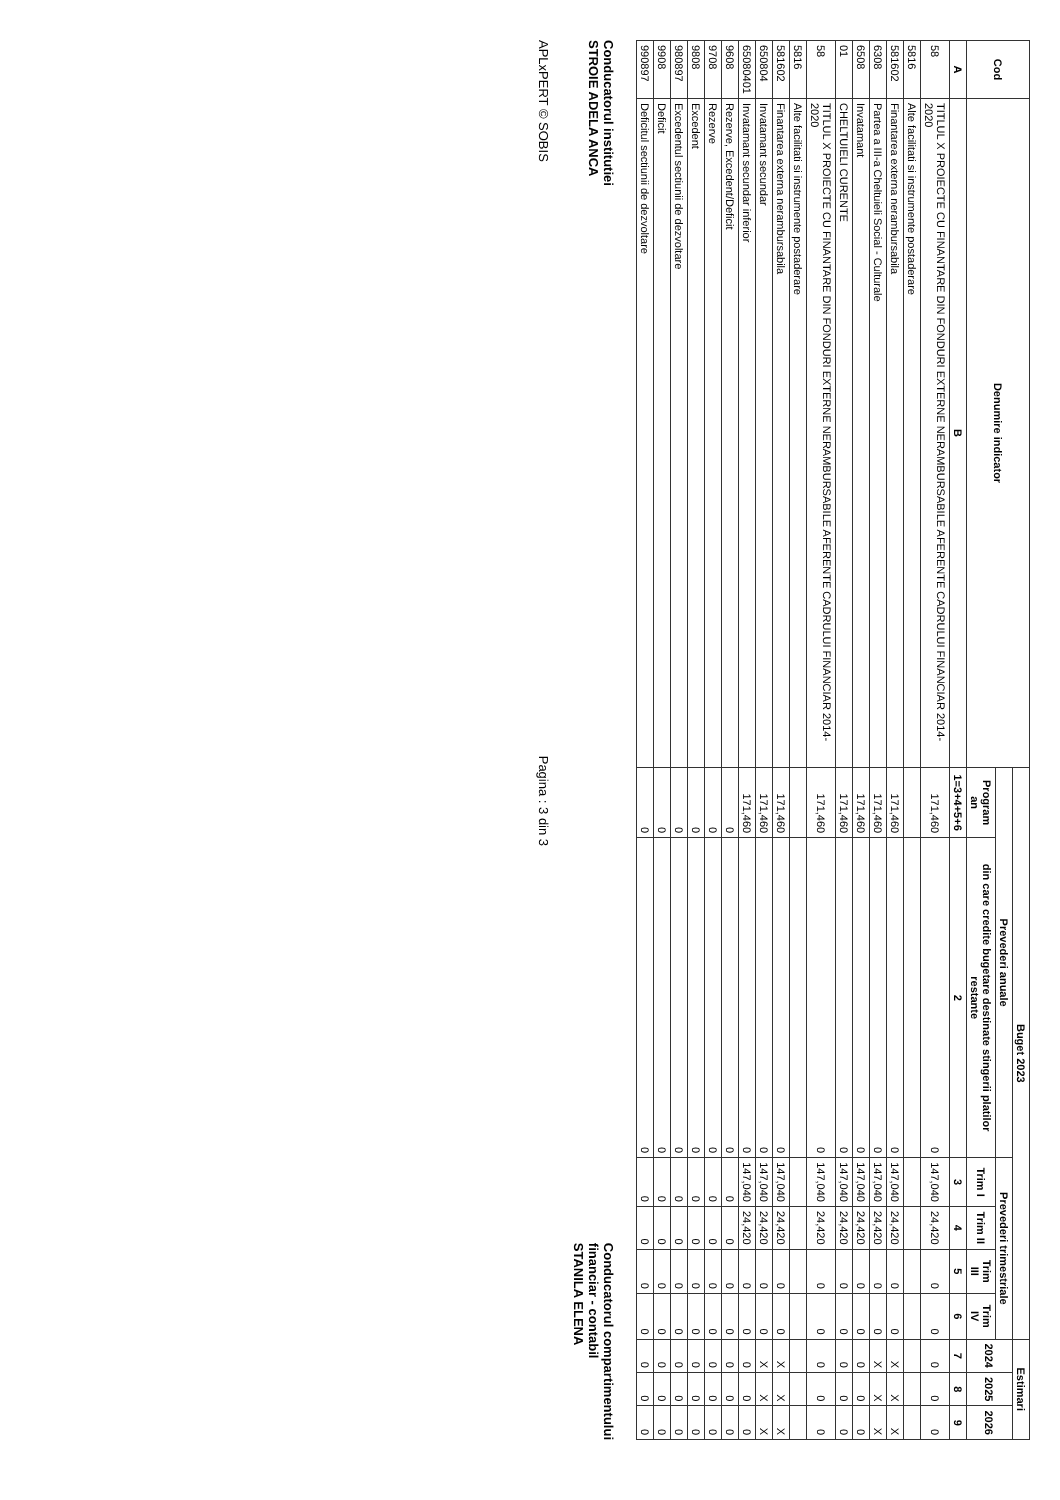| Cod | Denumire indicator | Buget 2023 | | | | | | Estimari | | |
| --- | --- | --- | --- | --- | --- | --- | --- | --- | --- | --- |
| | | Prevederi anuale | | Prevederi trimestriale | | | | 2024 | 2025 | 2026 |
| | | Program an | din care credite bugetare destinate stingerii platilor restante | Trim I | Trim II | Trim III | Trim IV | | | |
| A | B | 1=3+4+5+6 | 2 | 3 | 4 | 5 | 6 | 7 | 8 | 9 |
| 58 | TITLUL X PROIECTE CU FINANTARE DIN FONDURI EXTERNE NERAMBURSABILE AFERENTE CADRULUI FINANCIAR 2014- 2020 | 171,460 | 0 | 147,040 | 24,420 | 0 | 0 | 0 | 0 | 0 |
| 5816 | Alte facilitati si instrumente postaderare | | | | | | | | | |
| 581602 | Finantarea externa nerambursabila | 171,460 | 0 | 147,040 | 24,420 | 0 | 0 | X | X | X |
| 6308 | Partea a III-a Cheltuieli Social - Culturale | 171,460 | 0 | 147,040 | 24,420 | 0 | 0 | X | X | X |
| 6508 | Invatamant | 171,460 | 0 | 147,040 | 24,420 | 0 | 0 | 0 | 0 | 0 |
| 01 | CHELTUIELI CURENTE | 171,460 | 0 | 147,040 | 24,420 | 0 | 0 | 0 | 0 | 0 |
| 58 | TITLUL X PROIECTE CU FINANTARE DIN FONDURI EXTERNE NERAMBURSABILE AFERENTE CADRULUI FINANCIAR 2014- 2020 | 171,460 | 0 | 147,040 | 24,420 | 0 | 0 | 0 | 0 | 0 |
| 5816 | Alte facilitati si instrumente postaderare | | | | | | | | | |
| 581602 | Finantarea externa nerambursabila | 171,460 | 0 | 147,040 | 24,420 | 0 | 0 | X | X | X |
| 650804 | Invatamant secundar | 171,460 | 0 | 147,040 | 24,420 | 0 | 0 | X | X | X |
| 65080401 | Invatamant secundar inferior | 171,460 | 0 | 147,040 | 24,420 | 0 | 0 | 0 | 0 | 0 |
| 9608 | Rezerve, Excedent/Deficit | 0 | 0 | 0 | 0 | 0 | 0 | 0 | 0 | 0 |
| 9708 | Rezerve | 0 | 0 | 0 | 0 | 0 | 0 | 0 | 0 | 0 |
| 9808 | Excedent | 0 | 0 | 0 | 0 | 0 | 0 | 0 | 0 | 0 |
| 980897 | Excedentul sectiunii de dezvoltare | 0 | 0 | 0 | 0 | 0 | 0 | 0 | 0 | 0 |
| 9908 | Deficit | 0 | 0 | 0 | 0 | 0 | 0 | 0 | 0 | 0 |
| 990897 | Deficitul sectiunii de dezvoltare | 0 | 0 | 0 | 0 | 0 | 0 | 0 | 0 | 0 |
Conducatorul institutiei
STROIE ADELA ANCA
Conducatorul compartimentului
financiar - contabil
STANILA ELENA
APLxPERT © SOBIS
Pagina : 3 din 3